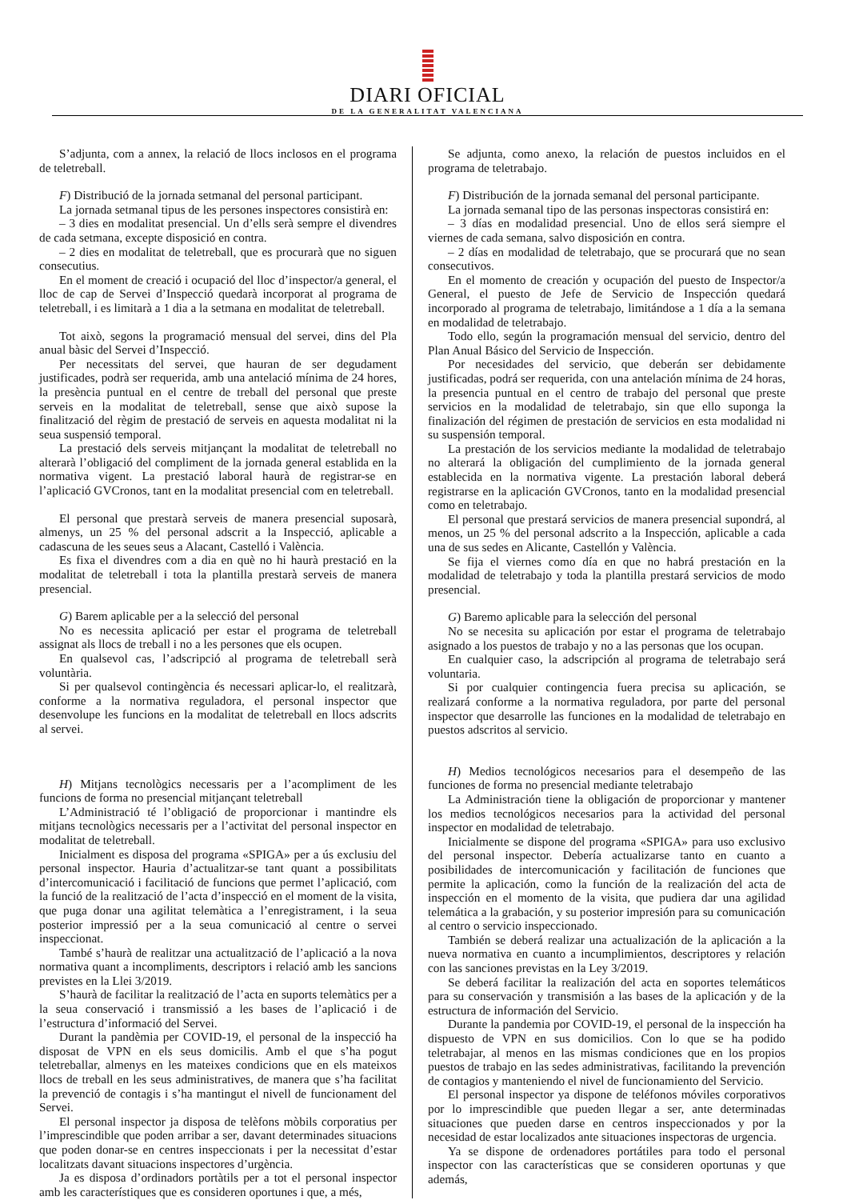DIARI OFICIAL
DE LA GENERALITAT VALENCIANA
S’adjunta, com a annex, la relació de llocs inclosos en el programa de teletreball.
F) Distribució de la jornada setmanal del personal participant.
La jornada setmanal tipus de les persones inspectores consistirà en:
– 3 dies en modalitat presencial. Un d’ells serà sempre el divendres de cada setmana, excepte disposició en contra.
– 2 dies en modalitat de teletreball, que es procurarà que no siguen consecutius.
En el moment de creació i ocupació del lloc d’inspector/a general, el lloc de cap de Servei d’Inspecció quedarà incorporat al programa de teletreball, i es limitarà a 1 dia a la setmana en modalitat de teletreball.
Tot això, segons la programació mensual del servei, dins del Pla anual bàsic del Servei d’Inspecció.
Per necessitats del servei, que hauran de ser degudament justificades, podrà ser requerida, amb una antelació mínima de 24 hores, la presència puntual en el centre de treball del personal que preste serveis en la modalitat de teletreball, sense que això supose la finalització del règim de prestació de serveis en aquesta modalitat ni la seua suspensió temporal.
La prestació dels serveis mitjançant la modalitat de teletreball no alterarà l’obligació del compliment de la jornada general establida en la normativa vigent. La prestació laboral haurà de registrar-se en l’aplicació GVCronos, tant en la modalitat presencial com en teletreball.
El personal que prestarà serveis de manera presencial suposarà, almenys, un 25 % del personal adscrit a la Inspecció, aplicable a cadascuna de les seues seus a Alacant, Castelló i València.
Es fixa el divendres com a dia en què no hi haurà prestació en la modalitat de teletreball i tota la plantilla prestarà serveis de manera presencial.
G) Barem aplicable per a la selecció del personal
No es necessita aplicació per estar el programa de teletreball assignat als llocs de treball i no a les persones que els ocupen.
En qualsevol cas, l’adscripció al programa de teletreball serà voluntària.
Si per qualsevol contingència és necessari aplicar-lo, el realitzarà, conforme a la normativa reguladora, el personal inspector que desenvolupe les funcions en la modalitat de teletreball en llocs adscrits al servei.
H) Mitjans tecnològics necessaris per a l’acompliment de les funcions de forma no presencial mitjançant teletreball
L’Administració té l’obligació de proporcionar i mantindre els mitjans tecnològics necessaris per a l’activitat del personal inspector en modalitat de teletreball.
Inicialment es disposa del programa «SPIGA» per a ús exclusiu del personal inspector. Hauria d’actualitzar-se tant quant a possibilitats d’intercomunicació i facilitació de funcions que permet l’aplicació, com la funció de la realització de l’acta d’inspecció en el moment de la visita, que puga donar una agilitat telemàtica a l’enregistrament, i la seua posterior impressió per a la seua comunicació al centre o servei inspeccionat.
També s’haurà de realitzar una actualització de l’aplicació a la nova normativa quant a incompliments, descriptors i relació amb les sancions previstes en la Llei 3/2019.
S’haurà de facilitar la realització de l’acta en suports telemàtics per a la seua conservació i transmissió a les bases de l’aplicació i de l’estructura d’informació del Servei.
Durant la pandèmia per COVID-19, el personal de la inspecció ha disposat de VPN en els seus domicilis. Amb el que s’ha pogut teletreballar, almenys en les mateixes condicions que en els mateixos llocs de treball en les seus administratives, de manera que s’ha facilitat la prevenció de contagis i s’ha mantingut el nivell de funcionament del Servei.
El personal inspector ja disposa de telèfons mòbils corporatius per l’imprescindible que poden arribar a ser, davant determinades situacions que poden donar-se en centres inspeccionats i per la necessitat d’estar localitzats davant situacions inspectores d’urgència.
Ja es disposa d’ordinadors portàtils per a tot el personal inspector amb les característiques que es consideren oportunes i que, a més,
Se adjunta, como anexo, la relación de puestos incluidos en el programa de teletrabajo.
F) Distribución de la jornada semanal del personal participante.
La jornada semanal tipo de las personas inspectoras consistirá en:
– 3 días en modalidad presencial. Uno de ellos será siempre el viernes de cada semana, salvo disposición en contra.
– 2 días en modalidad de teletrabajo, que se procurará que no sean consecutivos.
En el momento de creación y ocupación del puesto de Inspector/a General, el puesto de Jefe de Servicio de Inspección quedará incorporado al programa de teletrabajo, limitándose a 1 día a la semana en modalidad de teletrabajo.
Todo ello, según la programación mensual del servicio, dentro del Plan Anual Básico del Servicio de Inspección.
Por necesidades del servicio, que deberán ser debidamente justificadas, podrá ser requerida, con una antelación mínima de 24 horas, la presencia puntual en el centro de trabajo del personal que preste servicios en la modalidad de teletrabajo, sin que ello suponga la finalización del régimen de prestación de servicios en esta modalidad ni su suspensión temporal.
La prestación de los servicios mediante la modalidad de teletrabajo no alterará la obligación del cumplimiento de la jornada general establecida en la normativa vigente. La prestación laboral deberá registrarse en la aplicación GVCronos, tanto en la modalidad presencial como en teletrabajo.
El personal que prestará servicios de manera presencial supondrá, al menos, un 25 % del personal adscrito a la Inspección, aplicable a cada una de sus sedes en Alicante, Castellón y València.
Se fija el viernes como día en que no habrá prestación en la modalidad de teletrabajo y toda la plantilla prestará servicios de modo presencial.
G) Baremo aplicable para la selección del personal
No se necesita su aplicación por estar el programa de teletrabajo asignado a los puestos de trabajo y no a las personas que los ocupan.
En cualquier caso, la adscripción al programa de teletrabajo será voluntaria.
Si por cualquier contingencia fuera precisa su aplicación, se realizará conforme a la normativa reguladora, por parte del personal inspector que desarrolle las funciones en la modalidad de teletrabajo en puestos adscritos al servicio.
H) Medios tecnológicos necesarios para el desempeño de las funciones de forma no presencial mediante teletrabajo
La Administración tiene la obligación de proporcionar y mantener los medios tecnológicos necesarios para la actividad del personal inspector en modalidad de teletrabajo.
Inicialmente se dispone del programa «SPIGA» para uso exclusivo del personal inspector. Debería actualizarse tanto en cuanto a posibilidades de intercomunicación y facilitación de funciones que permite la aplicación, como la función de la realización del acta de inspección en el momento de la visita, que pudiera dar una agilidad telemática a la grabación, y su posterior impresión para su comunicación al centro o servicio inspeccionado.
También se deberá realizar una actualización de la aplicación a la nueva normativa en cuanto a incumplimientos, descriptores y relación con las sanciones previstas en la Ley 3/2019.
Se deberá facilitar la realización del acta en soportes telemáticos para su conservación y transmisión a las bases de la aplicación y de la estructura de información del Servicio.
Durante la pandemia por COVID-19, el personal de la inspección ha dispuesto de VPN en sus domicilios. Con lo que se ha podido teletrabajar, al menos en las mismas condiciones que en los propios puestos de trabajo en las sedes administrativas, facilitando la prevención de contagios y manteniendo el nivel de funcionamiento del Servicio.
El personal inspector ya dispone de teléfonos móviles corporativos por lo imprescindible que pueden llegar a ser, ante determinadas situaciones que pueden darse en centros inspeccionados y por la necesidad de estar localizados ante situaciones inspectoras de urgencia.
Ya se dispone de ordenadores portátiles para todo el personal inspector con las características que se consideren oportunas y que además,